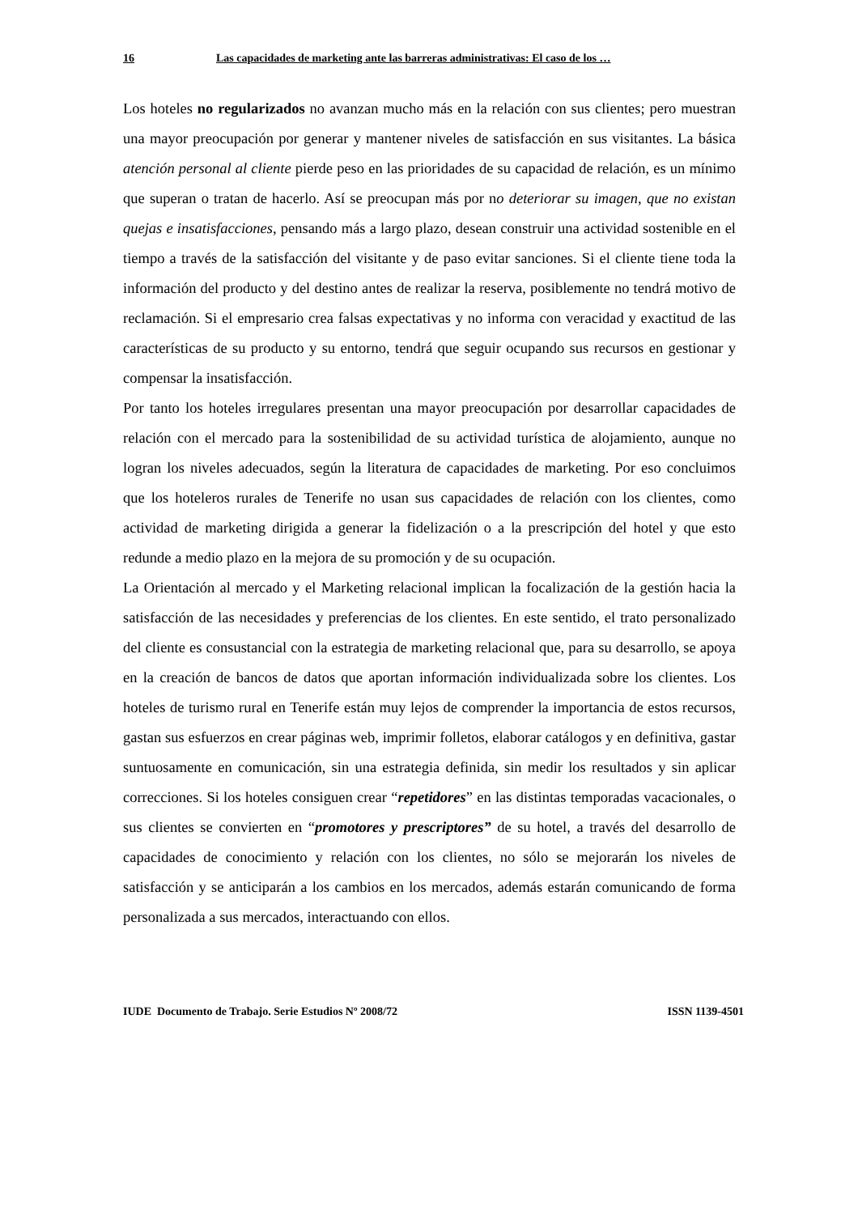16 Las capacidades de marketing ante las barreras administrativas: El caso de los …
Los hoteles no regularizados no avanzan mucho más en la relación con sus clientes; pero muestran una mayor preocupación por generar y mantener niveles de satisfacción en sus visitantes. La básica atención personal al cliente pierde peso en las prioridades de su capacidad de relación, es un mínimo que superan o tratan de hacerlo. Así se preocupan más por no deteriorar su imagen, que no existan quejas e insatisfacciones, pensando más a largo plazo, desean construir una actividad sostenible en el tiempo a través de la satisfacción del visitante y de paso evitar sanciones. Si el cliente tiene toda la información del producto y del destino antes de realizar la reserva, posiblemente no tendrá motivo de reclamación. Si el empresario crea falsas expectativas y no informa con veracidad y exactitud de las características de su producto y su entorno, tendrá que seguir ocupando sus recursos en gestionar y compensar la insatisfacción.
Por tanto los hoteles irregulares presentan una mayor preocupación por desarrollar capacidades de relación con el mercado para la sostenibilidad de su actividad turística de alojamiento, aunque no logran los niveles adecuados, según la literatura de capacidades de marketing. Por eso concluimos que los hoteleros rurales de Tenerife no usan sus capacidades de relación con los clientes, como actividad de marketing dirigida a generar la fidelización o a la prescripción del hotel y que esto redunde a medio plazo en la mejora de su promoción y de su ocupación.
La Orientación al mercado y el Marketing relacional implican la focalización de la gestión hacia la satisfacción de las necesidades y preferencias de los clientes. En este sentido, el trato personalizado del cliente es consustancial con la estrategia de marketing relacional que, para su desarrollo, se apoya en la creación de bancos de datos que aportan información individualizada sobre los clientes. Los hoteles de turismo rural en Tenerife están muy lejos de comprender la importancia de estos recursos, gastan sus esfuerzos en crear páginas web, imprimir folletos, elaborar catálogos y en definitiva, gastar suntuosamente en comunicación, sin una estrategia definida, sin medir los resultados y sin aplicar correcciones. Si los hoteles consiguen crear “repetidores” en las distintas temporadas vacacionales, o sus clientes se convierten en “promotores y prescriptores” de su hotel, a través del desarrollo de capacidades de conocimiento y relación con los clientes, no sólo se mejorarán los niveles de satisfacción y se anticiparán a los cambios en los mercados, además estarán comunicando de forma personalizada a sus mercados, interactuando con ellos.
IUDE Documento de Trabajo. Serie Estudios Nº 2008/72 ISSN 1139-4501